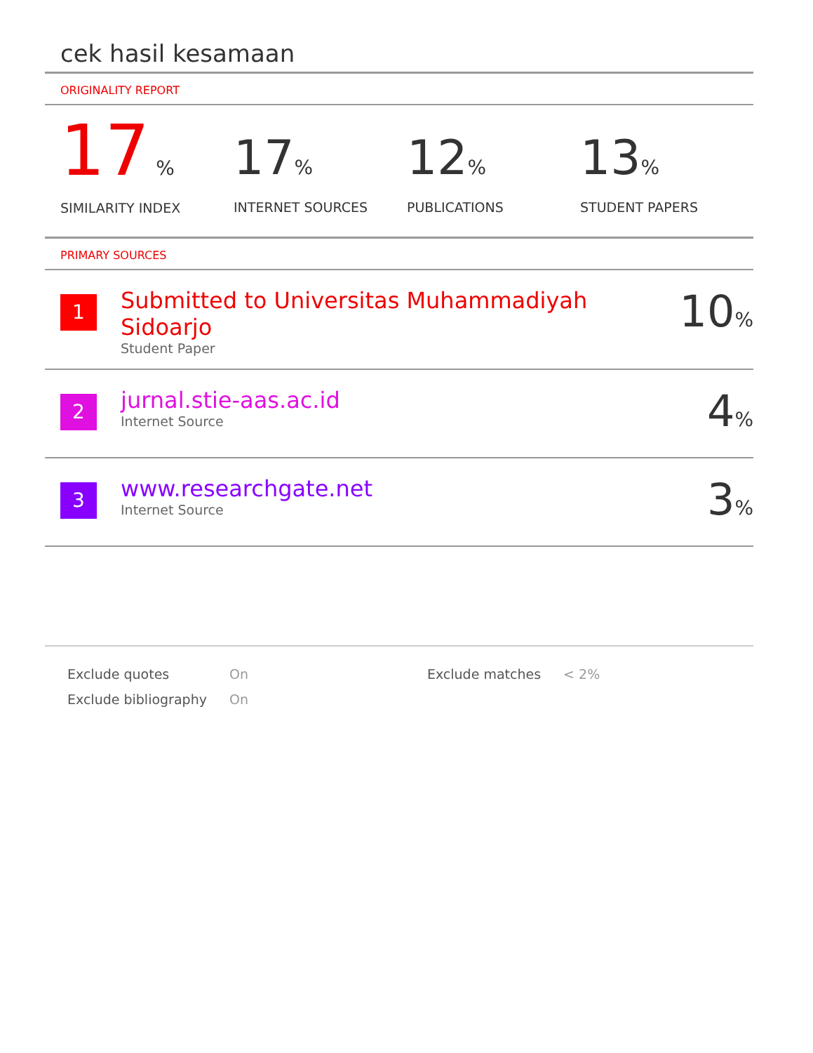cek hasil kesamaan
ORIGINALITY REPORT
17 %
SIMILARITY INDEX
17%
INTERNET SOURCES
12%
PUBLICATIONS
13%
STUDENT PAPERS
PRIMARY SOURCES
1
Submitted to Universitas Muhammadiyah Sidoarjo
Student Paper
10%
2
jurnal.stie-aas.ac.id
Internet Source
4%
3
www.researchgate.net
Internet Source
3%
| Exclude quotes | On | Exclude matches | < 2% |
| Exclude bibliography | On | | |